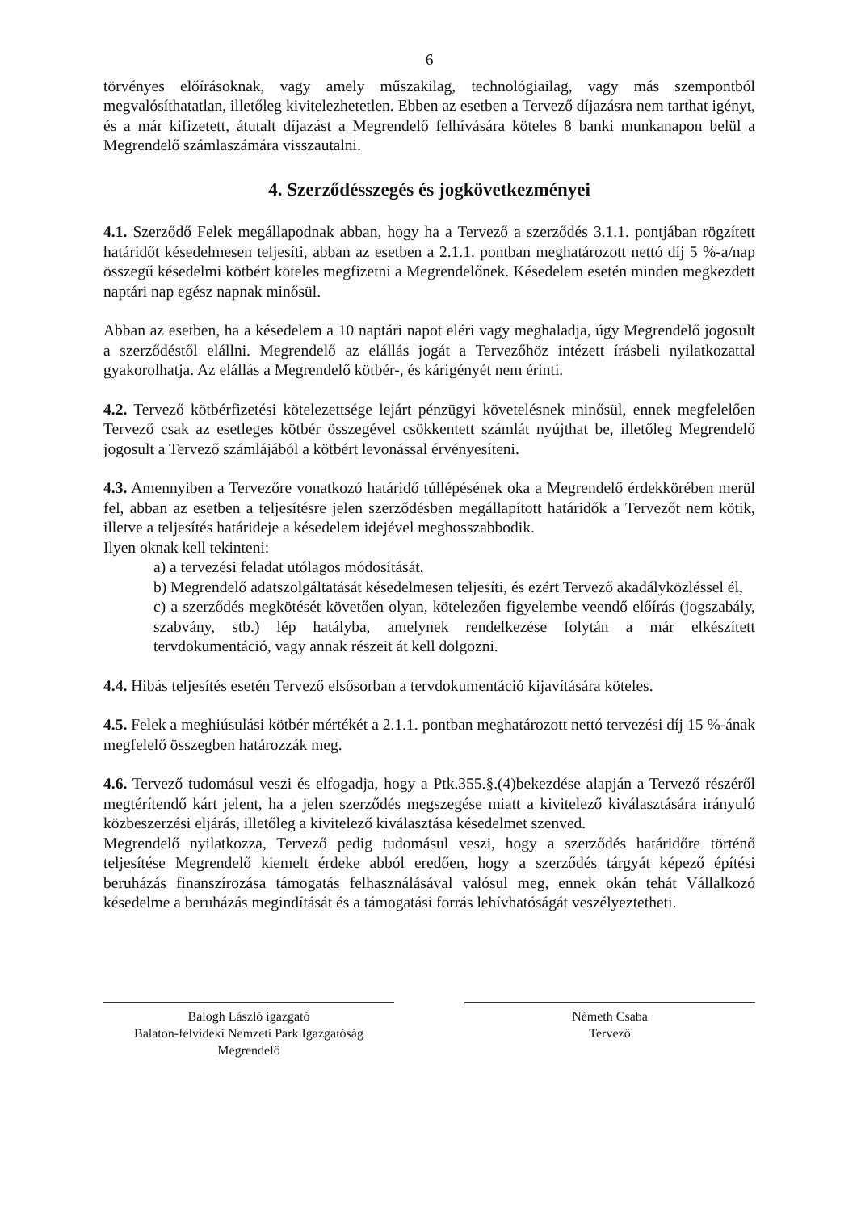6
törvényes előírásoknak, vagy amely műszakilag, technológiailag, vagy más szempontból megvalósíthatatlan, illetőleg kivitelezhetetlen. Ebben az esetben a Tervező díjazásra nem tarthat igényt, és a már kifizetett, átutalt díjazást a Megrendelő felhívására köteles 8 banki munkanapon belül a Megrendelő számlaszámára visszautalni.
4. Szerződésszegés és jogkövetkezményei
4.1. Szerződő Felek megállapodnak abban, hogy ha a Tervező a szerződés 3.1.1. pontjában rögzített határidőt késedelmesen teljesíti, abban az esetben a 2.1.1. pontban meghatározott nettó díj 5 %-a/nap összegű késedelmi kötbért köteles megfizetni a Megrendelőnek. Késedelem esetén minden megkezdett naptári nap egész napnak minősül.
Abban az esetben, ha a késedelem a 10 naptári napot eléri vagy meghaladja, úgy Megrendelő jogosult a szerződéstől elállni. Megrendelő az elállás jogát a Tervezőhöz intézett írásbeli nyilatkozattal gyakorolhatja. Az elállás a Megrendelő kötbér-, és kárigényét nem érinti.
4.2. Tervező kötbérfizetési kötelezettsége lejárt pénzügyi követelésnek minősül, ennek megfelelően Tervező csak az esetleges kötbér összegével csökkentett számlát nyújthat be, illetőleg Megrendelő jogosult a Tervező számlájából a kötbért levonással érvényesíteni.
4.3. Amennyiben a Tervezőre vonatkozó határidő túllépésének oka a Megrendelő érdekkörében merül fel, abban az esetben a teljesítésre jelen szerződésben megállapított határidők a Tervezőt nem kötik, illetve a teljesítés határideje a késedelem idejével meghosszabbodik.
Ilyen oknak kell tekinteni:
a) a tervezési feladat utólagos módosítását,
b) Megrendelő adatszolgáltatását késedelmesen teljesíti, és ezért Tervező akadályközléssel él,
c) a szerződés megkötését követően olyan, kötelezően figyelembe veendő előírás (jogszabály, szabvány, stb.) lép hatályba, amelynek rendelkezése folytán a már elkészített tervdokumentáció, vagy annak részeit át kell dolgozni.
4.4. Hibás teljesítés esetén Tervező elsősorban a tervdokumentáció kijavítására köteles.
4.5. Felek a meghiúsulási kötbér mértékét a 2.1.1. pontban meghatározott nettó tervezési díj 15 %-ának megfelelő összegben határozzák meg.
4.6. Tervező tudomásul veszi és elfogadja, hogy a Ptk.355.§.(4)bekezdése alapján a Tervező részéről megtérítendő kárt jelent, ha a jelen szerződés megszegése miatt a kivitelező kiválasztására irányuló közbeszerzési eljárás, illetőleg a kivitelező kiválasztása késedelmet szenved.
Megrendelő nyilatkozza, Tervező pedig tudomásul veszi, hogy a szerződés határidőre történő teljesítése Megrendelő kiemelt érdeke abból eredően, hogy a szerződés tárgyát képező építési beruházás finanszírozása támogatás felhasználásával valósul meg, ennek okán tehát Vállalkozó késedelme a beruházás megindítását és a támogatási forrás lehívhatóságát veszélyeztetheti.
Balogh László igazgató
Balaton-felvidéki Nemzeti Park Igazgatóság
Megrendelő
Németh Csaba
Tervező